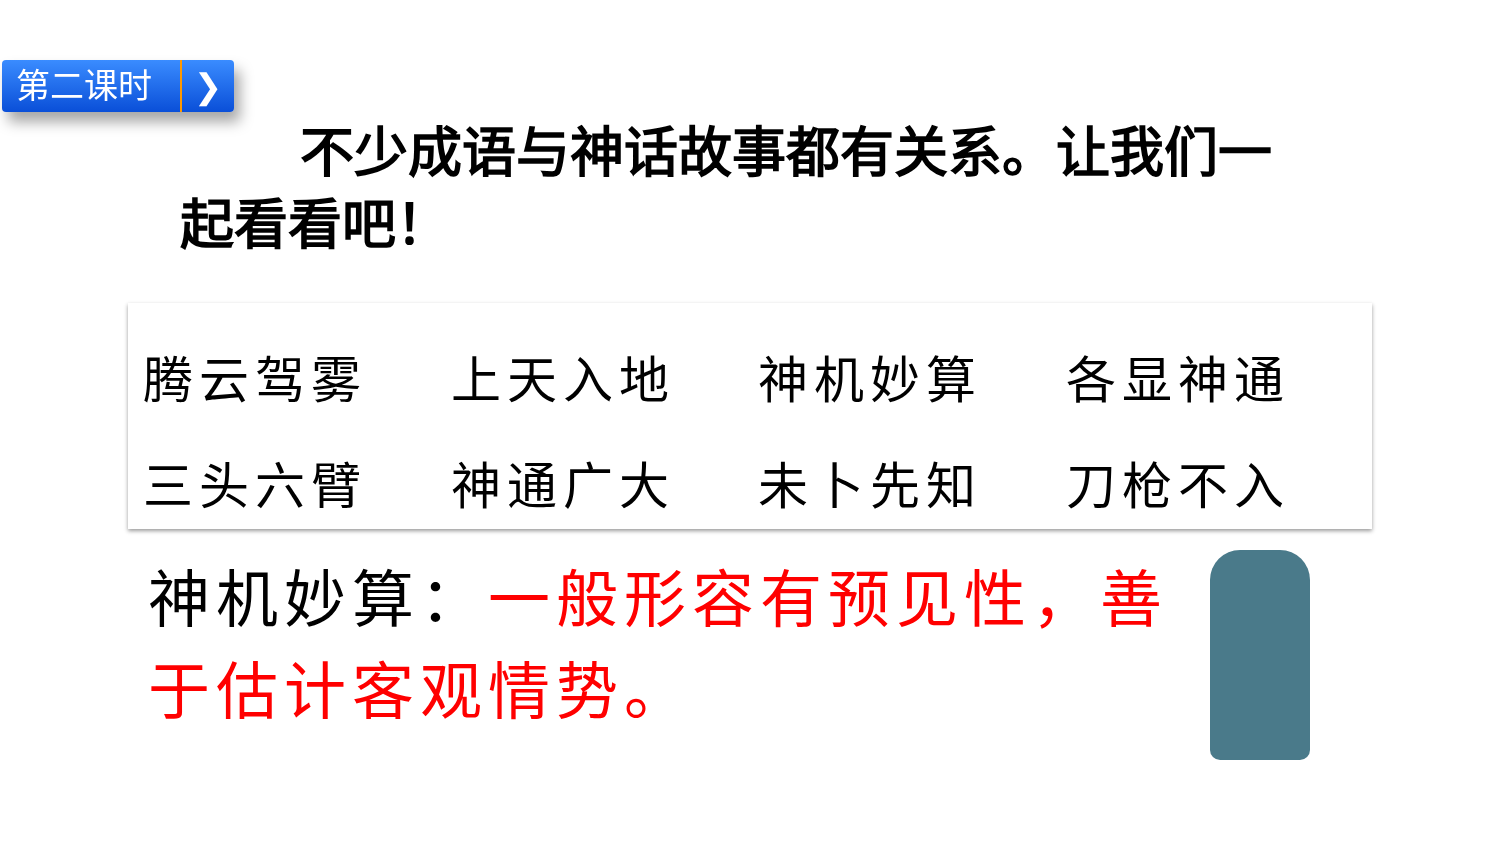第二课时 ❯
不少成语与神话故事都有关系。让我们一起看看吧！
| 腾云驾雾 | 上天入地 | 神机妙算 | 各显神通 |
| 三头六臂 | 神通广大 | 未卜先知 | 刀枪不入 |
神机妙算：一般形容有预见性，善于估计客观情势。